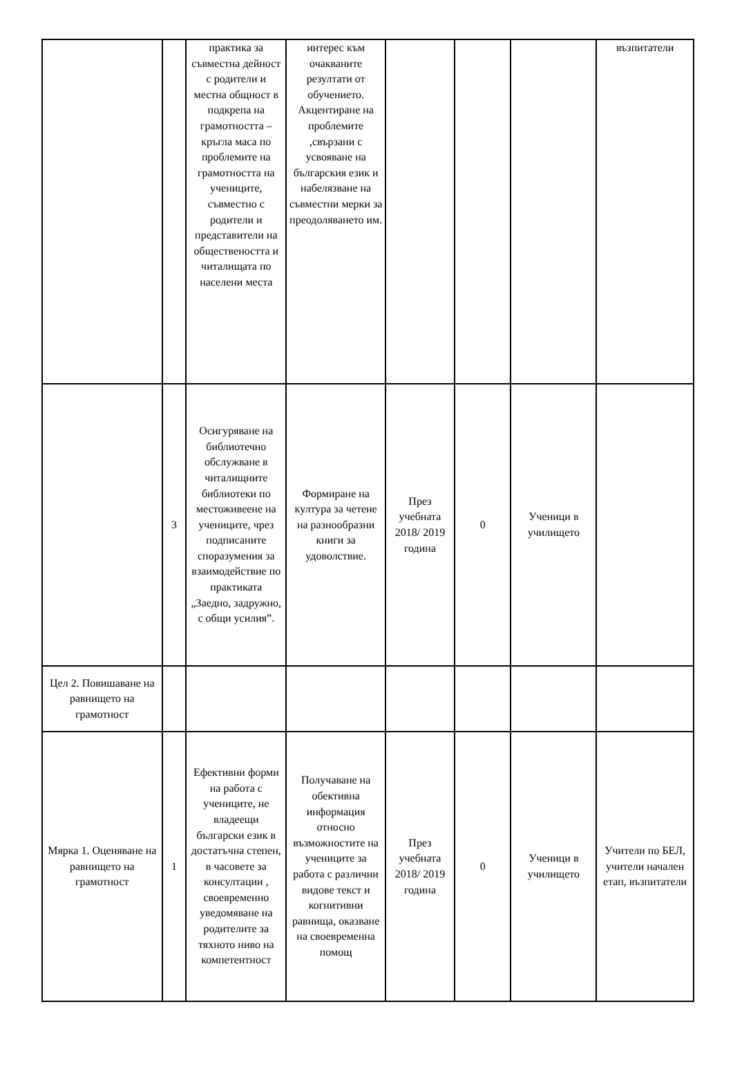| | | практика за съвместна дейност с родители и местна общност в подкрепа на грамотността – кръгла маса по проблемите на грамотността на учениците, съвместно с родители и представители на обществеността и читалищата по населени места | интерес към очакваните резултати от обучението. Акцентиране на проблемите ,свързани с усвояване на българския език и набелязване на съвместни мерки за преодоляването им. | | | | възпитатели |
| | 3 | Осигуряване на библиотечно обслужване в читалищните библиотеки по местоживеене на учениците, чрез подписаните споразумения за взаимодействие по практиката „Заедно, задружно, с общи усилия”. | Формиране на култура за четене на разнообразни книги за удоволствие. | През учебната 2018/ 2019 година | 0 | Ученици в училището | |
| Цел 2. Повишаване на равнището на грамотност | | | | | | | |
| Мярка 1. Оценяване на равнището на грамотност | 1 | Ефективни форми на работа с учениците, не владеещи български език в достатъчна степен, в часовете за консултации , своевременно уведомяване на родителите за тяхното ниво на компетентност | Получаване на обективна информация относно възможностите на учениците за работа с различни видове текст и когнитивни равнища, оказване на своевременна помощ | През учебната 2018/ 2019 година | 0 | Ученици в училището | Учители по БЕЛ, учители начален етап, възпитатели |